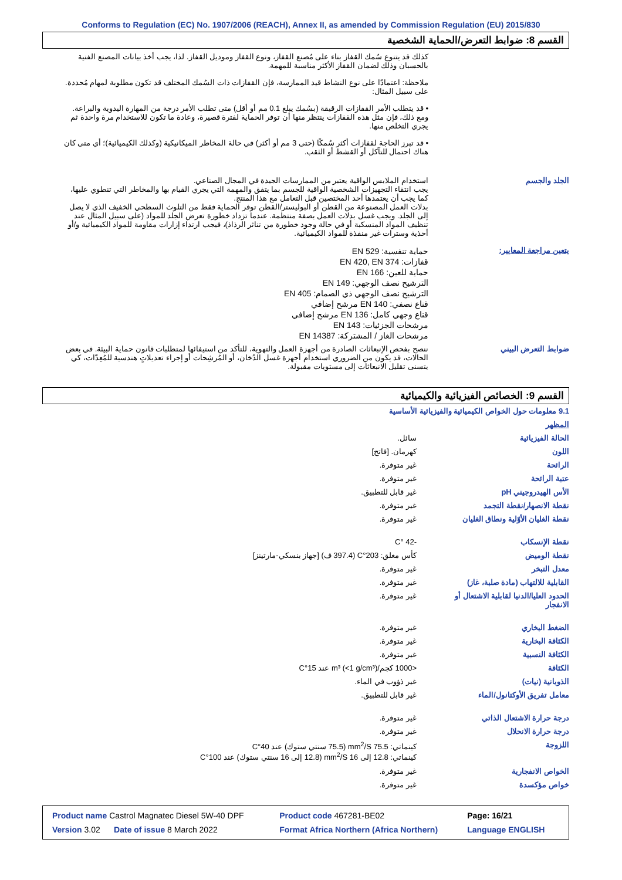Conforms to Regulation (EC) No. 1907/2006 (REACH), Annex II, as amended by Commission Regulation (EU) 2015/830
القسم 8: ضوابط التعرض/الحماية الشخصية
كذلك قد يتنوع سُمك القفاز بناء على مُصنع القفاز، ونوع القفاز وموديل القفاز. لذا، يجب أخذ بيانات المصنع الفنية بالحسبان وذلك لضمان القفاز الأكثر مناسبة للمهمة.
ملاحظة: اعتمادًا على نوع النشاط قيد الممارسة، فإن القفازات ذات السُمك المختلف قد تكون مطلوبة لمهام مُحددة. على سبيل المثال:
• قد يتطلب الأمر القفازات الرقيقة (بسُمك يبلغ 0.1 مم أو أقل) متى تطلب الأمر درجة من المهارة اليدوية والبراعة. ومع ذلك، فإن مثل هذه القفازات ينتظر منها أن توفر الحماية لفترة قصيرة، وعادة ما تكون للاستخدام مرة واحدة ثم يجري التخلص منها.
• قد تبرز الحاجة لقفازات أكثر سُمكًا (حتى 3 مم أو أكثر) في حالة المخاطر الميكانيكية (وكذلك الكيميائية)؛ أي متى كان هناك احتمال للتآكل أو القشط أو الثقب.
الجلد والجسم استخدام الملابس الواقية يعتبر من الممارسات الجيدة في المجال الصناعي.
يجب انتقاء التجهيزات الشخصية الواقية للجسم بما يتفق والمهمة التي يجري القيام بها والمخاطر التي تنطوي عليها، كما يجب أن يعتمدها أحد المختصين قبل التعامل مع هذا المنتج.
بدلات العمل المصنوعة من القطن أو البوليستر/القطن توفر الحماية فقط من التلوث السطحي الخفيف الذي لا يصل إلى الجلد. ويجب غسل بدلات العمل بصفة منتظمة. عندما تزداد خطورة تعرض الجلد للمواد (على سبيل المثال عند تنظيف المواد المنسكبة أو في حالة وجود خطورة من تناثر الرذاذ)، فيجب ارتداء إزارات مقاومة للمواد الكيميائية و/أو أحذية وسترات غير منفذة للمواد الكيميائية.
يتعين مراجعة المعايير:
حماية تنفسية: EN 529
قفازات: EN 420, EN 374
حماية للعين: EN 166
الترشيح نصف الوجهي: EN 149
الترشيح نصف الوجهي ذي الصمام: EN 405
قناع نصفي: EN 140 مرشح إضافي
قناع وجهي كامل: EN 136 مرشح إضافي
مرشحات الجزئيات: EN 143
مرشحات الغاز / المشتركة: EN 14387
ضوابط التعرض البيني ننصح بفحص الإنبعاثات الصادرة من أجهزة العمل والتهوية، للتأكد من استيفائها لمتطلبات قانون حماية البيئة. في بعض الحالات، قد يكون من الضروري استخدام أجهزة غسل الدُخان، أو المُرشِحات أو إجراء تعديلاتٍ هندسية للمُعِدّات، كي يتسنى تقليل الانبعاثات إلى مستويات مقبولة.
القسم 9: الخصائص الفيزيائية والكيميائية
| 9.1 معلومات حول الخواص الكيميائية والفيزيائية الأساسية | |
| المظهر | |
| الحالة الفيزيائية | سائل. |
| اللون | كهرمان. [فاتح] |
| الرائحة | غير متوفرة. |
| عتبة الرائحة | غير متوفرة. |
| الأس الهيدروجيني pH | غير قابل للتطبيق. |
| نقطة الانصهار/نقطة التجمد | غير متوفرة. |
| نقطة الغليان الأوّلية ونطاق الغليان | غير متوفرة. |
| نقطة الإنسكاب | -42 °C |
| نقطة الوميض | كأس مغلق: 203°C (397.4 ف) [جهاز بنسكي-مارتينز] |
| معدل التبخر | غير متوفرة. |
| القابلية للالتهاب (مادة صلبة، غاز) | غير متوفرة. |
| الحدود العليا/الدنيا لقابلية الاشتعال أو الانفجار | غير متوفرة. |
| الضغط البخاري | غير متوفرة. |
| الكثافة البخارية | غير متوفرة. |
| الكثافة النسبية | غير متوفرة. |
| الكثافة | <1000 كجم/m³ (<1 g/cm³) عند 15°C |
| الذوبانية (نيات) | غير ذؤوب في الماء. |
| معامل تفريق الأوكتانول/الماء | غير قابل للتطبيق. |
| درجة حرارة الاشتعال الذاتي | غير متوفرة. |
| درجة حرارة الانحلال | غير متوفرة. |
| اللزوجة | كينماتي: 75.5 mm<sup>2</sup>/S (75.5 سنتي ستوك) عند 40°C كينماتي: 12.8 إلى 16 mm<sup>2</sup>/S (12.8 إلى 16 سنتي ستوك) عند 100°C |
| الخواص الانفجارية | غير متوفرة. |
| خواص مؤكسدة | غير متوفرة. |
| Product name Castrol Magnatec Diesel 5W-40 DPF | Product code 467281-BE02 | Page: 16/21 |
| Version 3.02 Date of issue 8 March 2022 | Format Africa Northern (Africa Northern) | Language ENGLISH |